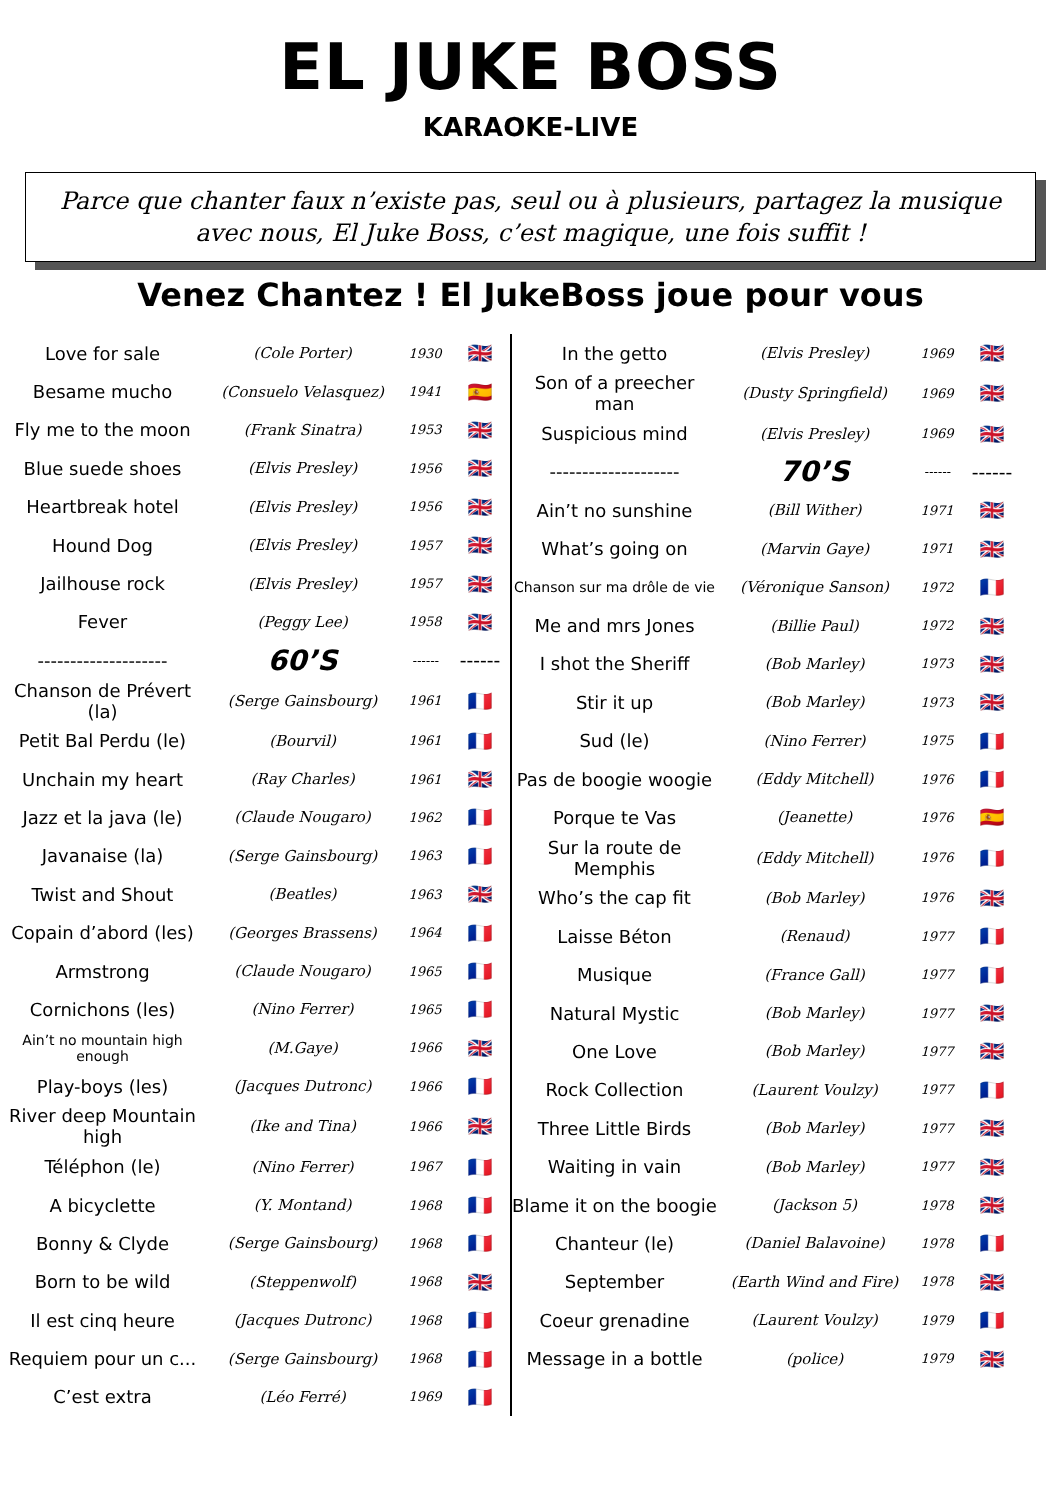EL JUKE BOSS
KARAOKE-LIVE
Parce que chanter faux n’existe pas, seul ou à plusieurs, partagez la musique avec nous, El Juke Boss, c’est magique, une fois suffit !
Venez Chantez ! El JukeBoss joue pour vous
| Love for sale | (Cole Porter) | 1930 | 🇬🇧 |
| Besame mucho | (Consuelo Velasquez) | 1941 | 🇪🇸 |
| Fly me to the moon | (Frank Sinatra) | 1953 | 🇬🇧 |
| Blue suede shoes | (Elvis Presley) | 1956 | 🇬🇧 |
| Heartbreak hotel | (Elvis Presley) | 1956 | 🇬🇧 |
| Hound Dog | (Elvis Presley) | 1957 | 🇬🇧 |
| Jailhouse rock | (Elvis Presley) | 1957 | 🇬🇧 |
| Fever | (Peggy Lee) | 1958 | 🇬🇧 |
| -------------------- | 60’S | ------ | ------ |
| Chanson de Prévert (la) | (Serge Gainsbourg) | 1961 | 🇫🇷 |
| Petit Bal Perdu (le) | (Bourvil) | 1961 | 🇫🇷 |
| Unchain my heart | (Ray Charles) | 1961 | 🇬🇧 |
| Jazz et la java (le) | (Claude Nougaro) | 1962 | 🇫🇷 |
| Javanaise (la) | (Serge Gainsbourg) | 1963 | 🇫🇷 |
| Twist and Shout | (Beatles) | 1963 | 🇬🇧 |
| Copain d’abord (les) | (Georges Brassens) | 1964 | 🇫🇷 |
| Armstrong | (Claude Nougaro) | 1965 | 🇫🇷 |
| Cornichons (les) | (Nino Ferrer) | 1965 | 🇫🇷 |
| Ain’t no mountain high enough | (M.Gaye) | 1966 | 🇬🇧 |
| Play-boys (les) | (Jacques Dutronc) | 1966 | 🇫🇷 |
| River deep Mountain high | (Ike and Tina) | 1966 | 🇬🇧 |
| Téléphon (le) | (Nino Ferrer) | 1967 | 🇫🇷 |
| A bicyclette | (Y. Montand) | 1968 | 🇫🇷 |
| Bonny & Clyde | (Serge Gainsbourg) | 1968 | 🇫🇷 |
| Born to be wild | (Steppenwolf) | 1968 | 🇬🇧 |
| Il est cinq heure | (Jacques Dutronc) | 1968 | 🇫🇷 |
| Requiem pour un c... | (Serge Gainsbourg) | 1968 | 🇫🇷 |
| C’est extra | (Léo Ferré) | 1969 | 🇫🇷 |
| In the getto | (Elvis Presley) | 1969 | 🇬🇧 |
| Son of a preecher man | (Dusty Springfield) | 1969 | 🇬🇧 |
| Suspicious mind | (Elvis Presley) | 1969 | 🇬🇧 |
| -------------------- | 70’S | ------ | ------ |
| Ain’t no sunshine | (Bill Wither) | 1971 | 🇬🇧 |
| What’s going on | (Marvin Gaye) | 1971 | 🇬🇧 |
| Chanson sur ma drôle de vie | (Véronique Sanson) | 1972 | 🇫🇷 |
| Me and mrs Jones | (Billie Paul) | 1972 | 🇬🇧 |
| I shot the Sheriff | (Bob Marley) | 1973 | 🇬🇧 |
| Stir it up | (Bob Marley) | 1973 | 🇬🇧 |
| Sud (le) | (Nino Ferrer) | 1975 | 🇫🇷 |
| Pas de boogie woogie | (Eddy Mitchell) | 1976 | 🇫🇷 |
| Porque te Vas | (Jeanette) | 1976 | 🇪🇸 |
| Sur la route de Memphis | (Eddy Mitchell) | 1976 | 🇫🇷 |
| Who’s the cap fit | (Bob Marley) | 1976 | 🇬🇧 |
| Laisse Béton | (Renaud) | 1977 | 🇫🇷 |
| Musique | (France Gall) | 1977 | 🇫🇷 |
| Natural Mystic | (Bob Marley) | 1977 | 🇬🇧 |
| One Love | (Bob Marley) | 1977 | 🇬🇧 |
| Rock Collection | (Laurent Voulzy) | 1977 | 🇫🇷 |
| Three Little Birds | (Bob Marley) | 1977 | 🇬🇧 |
| Waiting in vain | (Bob Marley) | 1977 | 🇬🇧 |
| Blame it on the boogie | (Jackson 5) | 1978 | 🇬🇧 |
| Chanteur (le) | (Daniel Balavoine) | 1978 | 🇫🇷 |
| September | (Earth Wind and Fire) | 1978 | 🇬🇧 |
| Coeur grenadine | (Laurent Voulzy) | 1979 | 🇫🇷 |
| Message in a bottle | (police) | 1979 | 🇬🇧 |